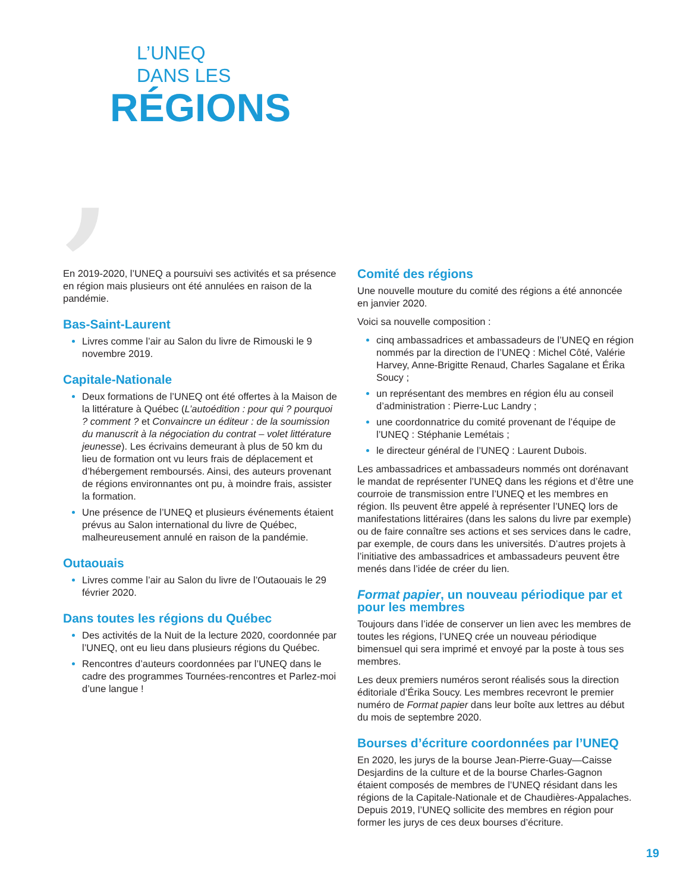,
L’UNEQ
DANS LES
RÉGIONS
En 2019-2020, l’UNEQ a poursuivi ses activités et sa présence en région mais plusieurs ont été annulées en raison de la pandémie.
Bas-Saint-Laurent
Livres comme l’air au Salon du livre de Rimouski le 9 novembre 2019.
Capitale-Nationale
Deux formations de l’UNEQ ont été offertes à la Maison de la littérature à Québec (L’autoédition : pour qui ? pourquoi ? comment ? et Convaincre un éditeur : de la soumission du manuscrit à la négociation du contrat – volet littérature jeunesse). Les écrivains demeurant à plus de 50 km du lieu de formation ont vu leurs frais de déplacement et d’hébergement remboursés. Ainsi, des auteurs provenant de régions environnantes ont pu, à moindre frais, assister la formation.
Une présence de l’UNEQ et plusieurs événements étaient prévus au Salon international du livre de Québec, malheureusement annulé en raison de la pandémie.
Outaouais
Livres comme l’air au Salon du livre de l’Outaouais le 29 février 2020.
Dans toutes les régions du Québec
Des activités de la Nuit de la lecture 2020, coordonnée par l’UNEQ, ont eu lieu dans plusieurs régions du Québec.
Rencontres d’auteurs coordonnées par l’UNEQ dans le cadre des programmes Tournées-rencontres et Parlez-moi d’une langue !
Comité des régions
Une nouvelle mouture du comité des régions a été annoncée en janvier 2020.
Voici sa nouvelle composition :
cinq ambassadrices et ambassadeurs de l’UNEQ en région nommés par la direction de l’UNEQ : Michel Côté, Valérie Harvey, Anne-Brigitte Renaud, Charles Sagalane et Érika Soucy ;
un représentant des membres en région élu au conseil d’administration : Pierre-Luc Landry ;
une coordonnatrice du comité provenant de l’équipe de l’UNEQ : Stéphanie Lemétais ;
le directeur général de l’UNEQ : Laurent Dubois.
Les ambassadrices et ambassadeurs nommés ont dorénavant le mandat de représenter l’UNEQ dans les régions et d’être une courroie de transmission entre l’UNEQ et les membres en région. Ils peuvent être appelé à représenter l’UNEQ lors de manifestations littéraires (dans les salons du livre par exemple) ou de faire connaître ses actions et ses services dans le cadre, par exemple, de cours dans les universités. D’autres projets à l’initiative des ambassadrices et ambassadeurs peuvent être menés dans l’idée de créer du lien.
Format papier, un nouveau périodique par et pour les membres
Toujours dans l’idée de conserver un lien avec les membres de toutes les régions, l’UNEQ crée un nouveau périodique bimensuel qui sera imprimé et envoyé par la poste à tous ses membres.
Les deux premiers numéros seront réalisés sous la direction éditoriale d’Érika Soucy. Les membres recevront le premier numéro de Format papier dans leur boîte aux lettres au début du mois de septembre 2020.
Bourses d’écriture coordonnées par l’UNEQ
En 2020, les jurys de la bourse Jean-Pierre-Guay—Caisse Desjardins de la culture et de la bourse Charles-Gagnon étaient composés de membres de l’UNEQ résidant dans les régions de la Capitale-Nationale et de Chaudières-Appalaches. Depuis 2019, l’UNEQ sollicite des membres en région pour former les jurys de ces deux bourses d’écriture.
19